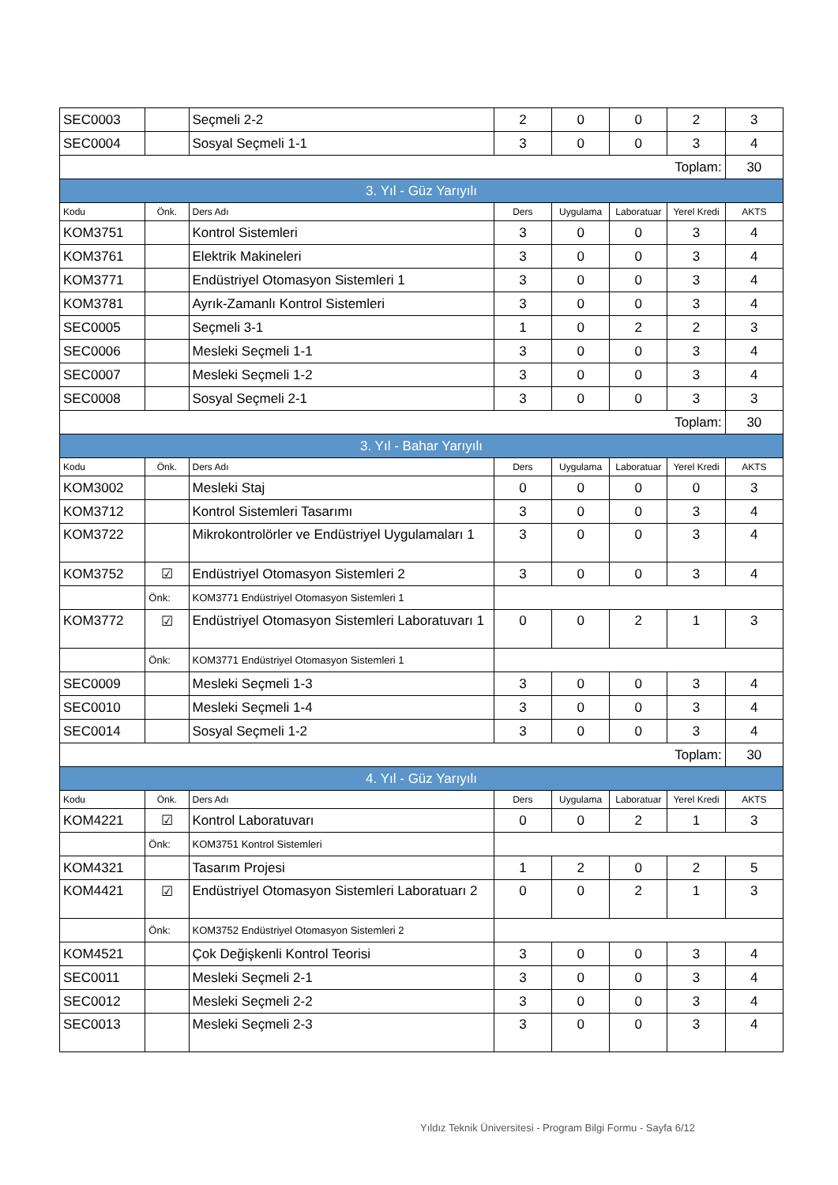| SEC0003 | | Seçmeli 2-2 | 2 | 0 | 0 | 2 | 3 |
| SEC0004 | | Sosyal Seçmeli 1-1 | 3 | 0 | 0 | 3 | 4 |
| Toplam: | | | | | | | 30 |
| 3. Yıl - Güz Yarıyılı | | | | | | | |
| Kodu | Önk. | Ders Adı | Ders | Uygulama | Laboratuar | Yerel Kredi | AKTS |
| KOM3751 | | Kontrol Sistemleri | 3 | 0 | 0 | 3 | 4 |
| KOM3761 | | Elektrik Makineleri | 3 | 0 | 0 | 3 | 4 |
| KOM3771 | | Endüstriyel Otomasyon Sistemleri 1 | 3 | 0 | 0 | 3 | 4 |
| KOM3781 | | Ayrık-Zamanlı Kontrol Sistemleri | 3 | 0 | 0 | 3 | 4 |
| SEC0005 | | Seçmeli 3-1 | 1 | 0 | 2 | 2 | 3 |
| SEC0006 | | Mesleki Seçmeli 1-1 | 3 | 0 | 0 | 3 | 4 |
| SEC0007 | | Mesleki Seçmeli 1-2 | 3 | 0 | 0 | 3 | 4 |
| SEC0008 | | Sosyal Seçmeli 2-1 | 3 | 0 | 0 | 3 | 3 |
| Toplam: | | | | | | | 30 |
| 3. Yıl - Bahar Yarıyılı | | | | | | | |
| Kodu | Önk. | Ders Adı | Ders | Uygulama | Laboratuar | Yerel Kredi | AKTS |
| KOM3002 | | Mesleki Staj | 0 | 0 | 0 | 0 | 3 |
| KOM3712 | | Kontrol Sistemleri Tasarımı | 3 | 0 | 0 | 3 | 4 |
| KOM3722 | | Mikrokontrolörler ve Endüstriyel Uygulamaları 1 | 3 | 0 | 0 | 3 | 4 |
| KOM3752 | ☑ | Endüstriyel Otomasyon Sistemleri 2 | 3 | 0 | 0 | 3 | 4 |
| | Önk: | KOM3771 Endüstriyel Otomasyon Sistemleri 1 | | | | | |
| KOM3772 | ☑ | Endüstriyel Otomasyon Sistemleri Laboratuvarı 1 | 0 | 0 | 2 | 1 | 3 |
| | Önk: | KOM3771 Endüstriyel Otomasyon Sistemleri 1 | | | | | |
| SEC0009 | | Mesleki Seçmeli 1-3 | 3 | 0 | 0 | 3 | 4 |
| SEC0010 | | Mesleki Seçmeli 1-4 | 3 | 0 | 0 | 3 | 4 |
| SEC0014 | | Sosyal Seçmeli 1-2 | 3 | 0 | 0 | 3 | 4 |
| Toplam: | | | | | | | 30 |
| 4. Yıl - Güz Yarıyılı | | | | | | | |
| Kodu | Önk. | Ders Adı | Ders | Uygulama | Laboratuar | Yerel Kredi | AKTS |
| KOM4221 | ☑ | Kontrol Laboratuvarı | 0 | 0 | 2 | 1 | 3 |
| | Önk: | KOM3751 Kontrol Sistemleri | | | | | |
| KOM4321 | | Tasarım Projesi | 1 | 2 | 0 | 2 | 5 |
| KOM4421 | ☑ | Endüstriyel Otomasyon Sistemleri Laboratuarı 2 | 0 | 0 | 2 | 1 | 3 |
| | Önk: | KOM3752 Endüstriyel Otomasyon Sistemleri 2 | | | | | |
| KOM4521 | | Çok Değişkenli Kontrol Teorisi | 3 | 0 | 0 | 3 | 4 |
| SEC0011 | | Mesleki Seçmeli 2-1 | 3 | 0 | 0 | 3 | 4 |
| SEC0012 | | Mesleki Seçmeli 2-2 | 3 | 0 | 0 | 3 | 4 |
| SEC0013 | | Mesleki Seçmeli 2-3 | 3 | 0 | 0 | 3 | 4 |
Yıldız Teknik Üniversitesi - Program Bilgi Formu - Sayfa 6/12